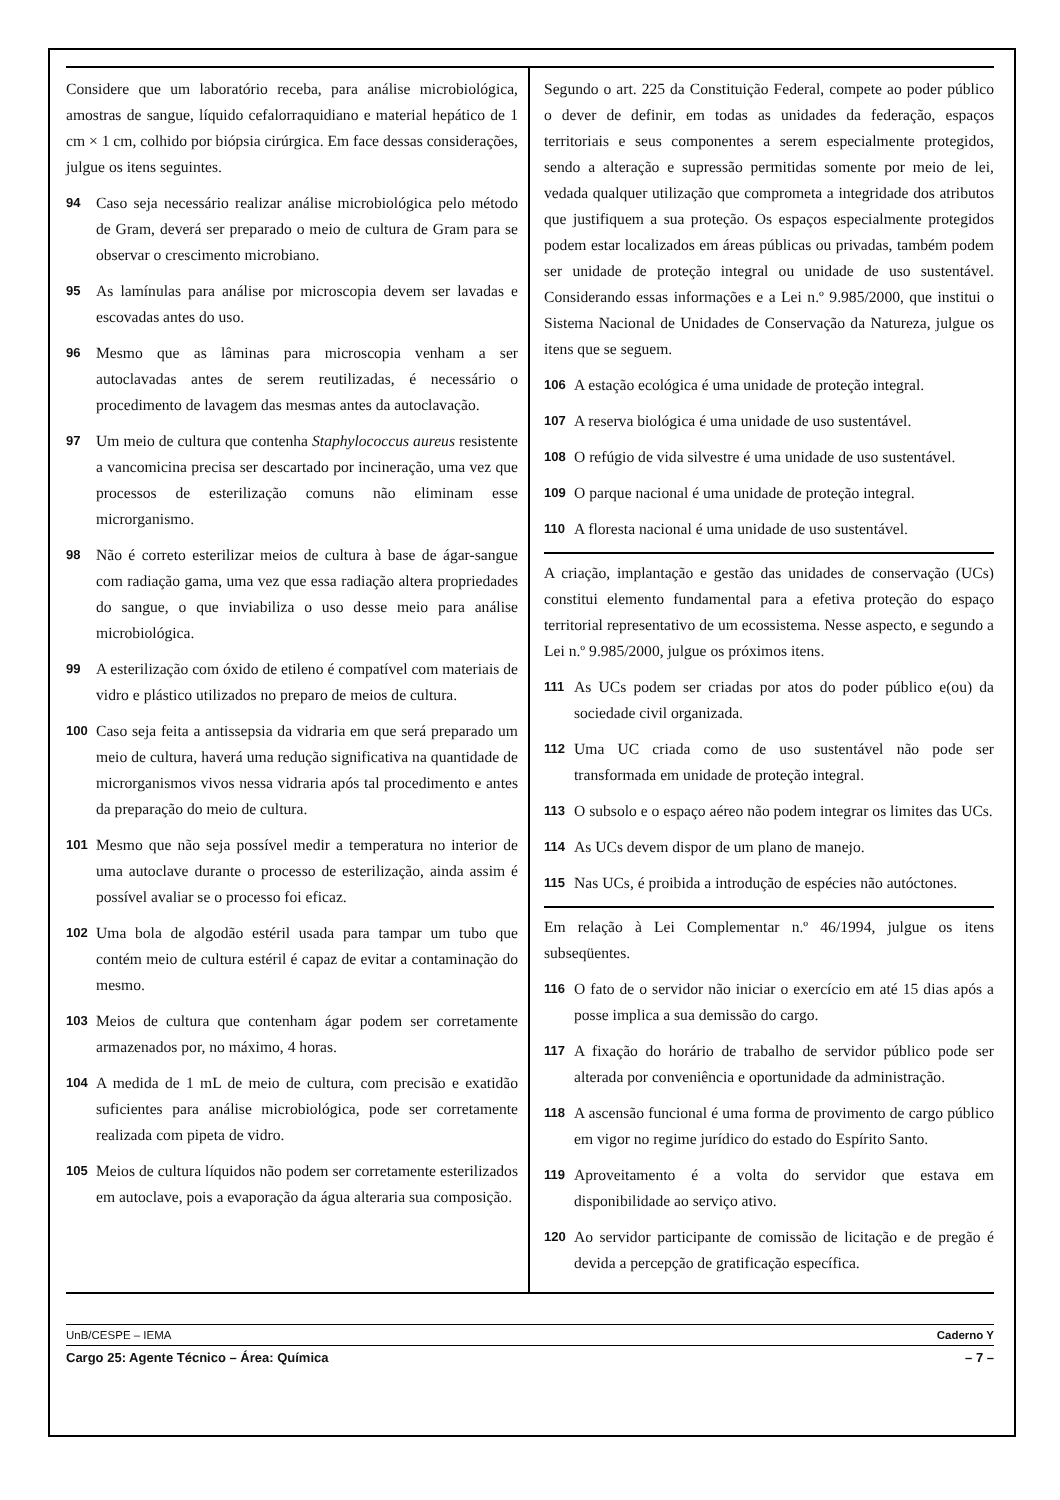Considere que um laboratório receba, para análise microbiológica, amostras de sangue, líquido cefalorraquidiano e material hepático de 1 cm × 1 cm, colhido por biópsia cirúrgica. Em face dessas considerações, julgue os itens seguintes.
94 Caso seja necessário realizar análise microbiológica pelo método de Gram, deverá ser preparado o meio de cultura de Gram para se observar o crescimento microbiano.
95 As lamínulas para análise por microscopia devem ser lavadas e escovadas antes do uso.
96 Mesmo que as lâminas para microscopia venham a ser autoclavadas antes de serem reutilizadas, é necessário o procedimento de lavagem das mesmas antes da autoclavação.
97 Um meio de cultura que contenha Staphylococcus aureus resistente a vancomicina precisa ser descartado por incineração, uma vez que processos de esterilização comuns não eliminam esse microrganismo.
98 Não é correto esterilizar meios de cultura à base de ágar-sangue com radiação gama, uma vez que essa radiação altera propriedades do sangue, o que inviabiliza o uso desse meio para análise microbiológica.
99 A esterilização com óxido de etileno é compatível com materiais de vidro e plástico utilizados no preparo de meios de cultura.
100 Caso seja feita a antissepsia da vidraria em que será preparado um meio de cultura, haverá uma redução significativa na quantidade de microrganismos vivos nessa vidraria após tal procedimento e antes da preparação do meio de cultura.
101 Mesmo que não seja possível medir a temperatura no interior de uma autoclave durante o processo de esterilização, ainda assim é possível avaliar se o processo foi eficaz.
102 Uma bola de algodão estéril usada para tampar um tubo que contém meio de cultura estéril é capaz de evitar a contaminação do mesmo.
103 Meios de cultura que contenham ágar podem ser corretamente armazenados por, no máximo, 4 horas.
104 A medida de 1 mL de meio de cultura, com precisão e exatidão suficientes para análise microbiológica, pode ser corretamente realizada com pipeta de vidro.
105 Meios de cultura líquidos não podem ser corretamente esterilizados em autoclave, pois a evaporação da água alteraria sua composição.
Segundo o art. 225 da Constituição Federal, compete ao poder público o dever de definir, em todas as unidades da federação, espaços territoriais e seus componentes a serem especialmente protegidos, sendo a alteração e supressão permitidas somente por meio de lei, vedada qualquer utilização que comprometa a integridade dos atributos que justifiquem a sua proteção. Os espaços especialmente protegidos podem estar localizados em áreas públicas ou privadas, também podem ser unidade de proteção integral ou unidade de uso sustentável. Considerando essas informações e a Lei n.º 9.985/2000, que institui o Sistema Nacional de Unidades de Conservação da Natureza, julgue os itens que se seguem.
106 A estação ecológica é uma unidade de proteção integral.
107 A reserva biológica é uma unidade de uso sustentável.
108 O refúgio de vida silvestre é uma unidade de uso sustentável.
109 O parque nacional é uma unidade de proteção integral.
110 A floresta nacional é uma unidade de uso sustentável.
A criação, implantação e gestão das unidades de conservação (UCs) constitui elemento fundamental para a efetiva proteção do espaço territorial representativo de um ecossistema. Nesse aspecto, e segundo a Lei n.º 9.985/2000, julgue os próximos itens.
111 As UCs podem ser criadas por atos do poder público e(ou) da sociedade civil organizada.
112 Uma UC criada como de uso sustentável não pode ser transformada em unidade de proteção integral.
113 O subsolo e o espaço aéreo não podem integrar os limites das UCs.
114 As UCs devem dispor de um plano de manejo.
115 Nas UCs, é proibida a introdução de espécies não autóctones.
Em relação à Lei Complementar n.º 46/1994, julgue os itens subseqüentes.
116 O fato de o servidor não iniciar o exercício em até 15 dias após a posse implica a sua demissão do cargo.
117 A fixação do horário de trabalho de servidor público pode ser alterada por conveniência e oportunidade da administração.
118 A ascensão funcional é uma forma de provimento de cargo público em vigor no regime jurídico do estado do Espírito Santo.
119 Aproveitamento é a volta do servidor que estava em disponibilidade ao serviço ativo.
120 Ao servidor participante de comissão de licitação e de pregão é devida a percepção de gratificação específica.
UnB/CESPE – IEMA Caderno Y
Cargo 25: Agente Técnico – Área: Química – 7 –